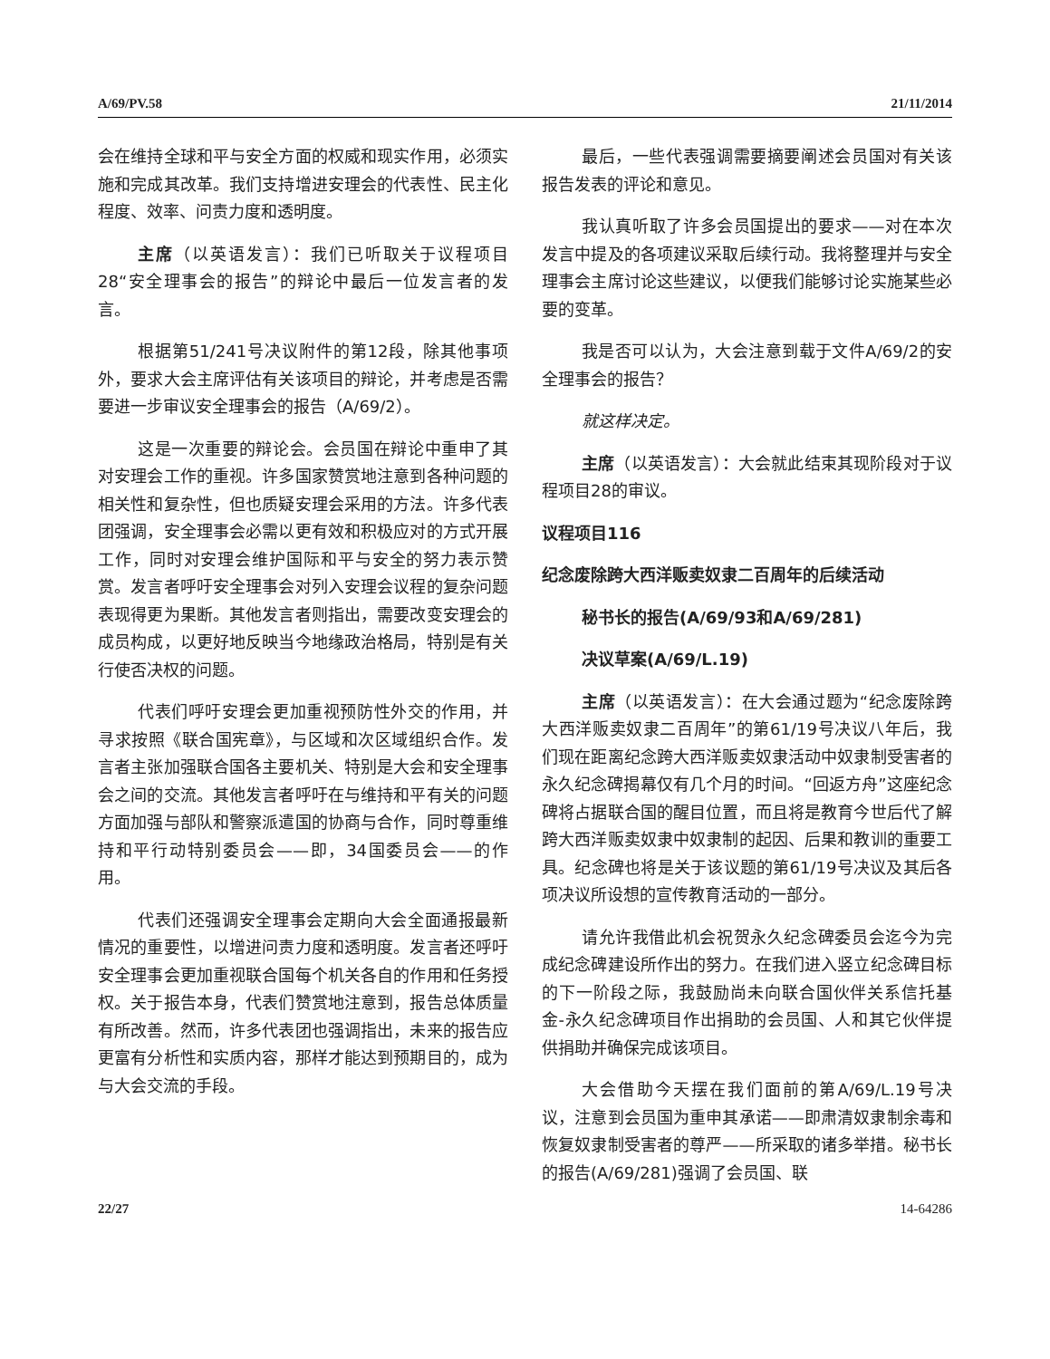A/69/PV.58 21/11/2014
会在维持全球和平与安全方面的权威和现实作用，必须实施和完成其改革。我们支持增进安理会的代表性、民主化程度、效率、问责力度和透明度。
主席（以英语发言）：我们已听取关于议程项目28“安全理事会的报告”的辩论中最后一位发言者的发言。
根据第51/241号决议附件的第12段，除其他事项外，要求大会主席评估有关该项目的辩论，并考虑是否需要进一步审议安全理事会的报告（A/69/2）。
这是一次重要的辩论会。会员国在辩论中重申了其对安理会工作的重视。许多国家赞赏地注意到各种问题的相关性和复杂性，但也质疑安理会采用的方法。许多代表团强调，安全理事会必需以更有效和积极应对的方式开展工作，同时对安理会维护国际和平与安全的努力表示赞赏。发言者呼吁安全理事会对列入安理会议程的复杂问题表现得更为果断。其他发言者则指出，需要改变安理会的成员构成，以更好地反映当今地缘政治格局，特别是有关行使否决权的问题。
代表们呼吁安理会更加重视预防性外交的作用，并寻求按照《联合国宪章》，与区域和次区域组织合作。发言者主张加强联合国各主要机关、特别是大会和安全理事会之间的交流。其他发言者呼吁在与维持和平有关的问题方面加强与部队和警察派遣国的协商与合作，同时尊重维持和平行动特别委员会——即，34国委员会——的作用。
代表们还强调安全理事会定期向大会全面通报最新情况的重要性，以增进问责力度和透明度。发言者还呼吁安全理事会更加重视联合国每个机关各自的作用和任务授权。关于报告本身，代表们赞赏地注意到，报告总体质量有所改善。然而，许多代表团也强调指出，未来的报告应更富有分析性和实质内容，那样才能达到预期目的，成为与大会交流的手段。
最后，一些代表强调需要摘要阐述会员国对有关该报告发表的评论和意见。
我认真听取了许多会员国提出的要求——对在本次发言中提及的各项建议采取后续行动。我将整理并与安全理事会主席讨论这些建议，以便我们能够讨论实施某些必要的变革。
我是否可以认为，大会注意到载于文件A/69/2的安全理事会的报告？
就这样决定。
主席（以英语发言）：大会就此结束其现阶段对于议程项目28的审议。
议程项目116
纪念废除跨大西洋贩卖奴隶二百周年的后续活动
秘书长的报告(A/69/93和A/69/281)
决议草案(A/69/L.19)
主席（以英语发言）：在大会通过题为“纪念废除跨大西洋贩卖奴隶二百周年”的第61/19号决议八年后，我们现在距离纪念跨大西洋贩卖奴隶活动中奴隶制受害者的永久纪念碑揭幕仅有几个月的时间。“回返方舟”这座纪念碑将占据联合国的醒目位置，而且将是教育今世后代了解跨大西洋贩卖奴隶中奴隶制的起因、后果和教训的重要工具。纪念碑也将是关于该议题的第61/19号决议及其后各项决议所设想的宣传教育活动的一部分。
请允许我借此机会祝贺永久纪念碑委员会迄今为完成纪念碑建设所作出的努力。在我们进入竖立纪念碑目标的下一阶段之际，我鼓励尚未向联合国伙伴关系信托基金-永久纪念碑项目作出捐助的会员国、人和其它伙伴提供捐助并确保完成该项目。
大会借助今天摆在我们面前的第A/69/L.19号决议，注意到会员国为重申其承诺——即肃清奴隶制余毒和恢复奴隶制受害者的尊严——所采取的诸多举措。秘书长的报告(A/69/281)强调了会员国、联
22/27 14-64286